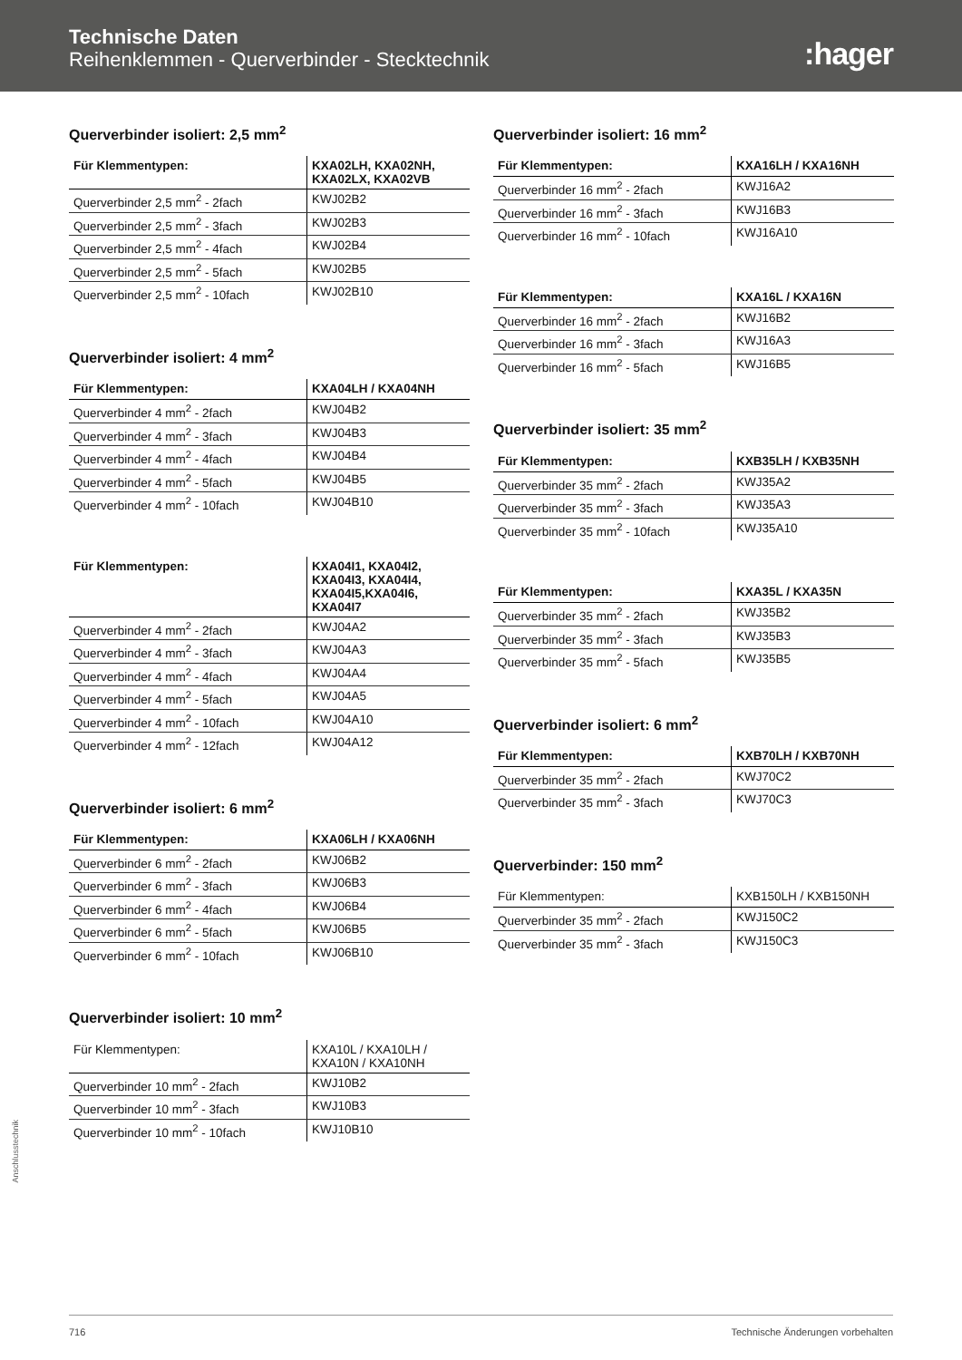Technische Daten
Reihenklemmen - Querverbinder - Stecktechnik
:hager
Querverbinder isoliert: 2,5 mm<sup>2</sup>
| Für Klemmentypen: | KXA02LH, KXA02NH, KXA02LX, KXA02VB |
| --- | --- |
| Querverbinder 2,5 mm<sup>2</sup> - 2fach | KWJ02B2 |
| Querverbinder 2,5 mm<sup>2</sup> - 3fach | KWJ02B3 |
| Querverbinder 2,5 mm<sup>2</sup> - 4fach | KWJ02B4 |
| Querverbinder 2,5 mm<sup>2</sup> - 5fach | KWJ02B5 |
| Querverbinder 2,5 mm<sup>2</sup> - 10fach | KWJ02B10 |
Querverbinder isoliert: 4 mm<sup>2</sup>
| Für Klemmentypen: | KXA04LH / KXA04NH |
| --- | --- |
| Querverbinder 4 mm<sup>2</sup> - 2fach | KWJ04B2 |
| Querverbinder 4 mm<sup>2</sup> - 3fach | KWJ04B3 |
| Querverbinder 4 mm<sup>2</sup> - 4fach | KWJ04B4 |
| Querverbinder 4 mm<sup>2</sup> - 5fach | KWJ04B5 |
| Querverbinder 4 mm<sup>2</sup> - 10fach | KWJ04B10 |
| Für Klemmentypen: | KXA04I1, KXA04I2, KXA04I3, KXA04I4, KXA04I5,KXA04I6, KXA04I7 |
| --- | --- |
| Querverbinder 4 mm<sup>2</sup> - 2fach | KWJ04A2 |
| Querverbinder 4 mm<sup>2</sup> - 3fach | KWJ04A3 |
| Querverbinder 4 mm<sup>2</sup> - 4fach | KWJ04A4 |
| Querverbinder 4 mm<sup>2</sup> - 5fach | KWJ04A5 |
| Querverbinder 4 mm<sup>2</sup> - 10fach | KWJ04A10 |
| Querverbinder 4 mm<sup>2</sup> - 12fach | KWJ04A12 |
Querverbinder isoliert: 6 mm<sup>2</sup>
| Für Klemmentypen: | KXA06LH / KXA06NH |
| --- | --- |
| Querverbinder 6 mm<sup>2</sup> - 2fach | KWJ06B2 |
| Querverbinder 6 mm<sup>2</sup> - 3fach | KWJ06B3 |
| Querverbinder 6 mm<sup>2</sup> - 4fach | KWJ06B4 |
| Querverbinder 6 mm<sup>2</sup> - 5fach | KWJ06B5 |
| Querverbinder 6 mm<sup>2</sup> - 10fach | KWJ06B10 |
Querverbinder isoliert: 10 mm<sup>2</sup>
| Für Klemmentypen: | KXA10L / KXA10LH / KXA10N / KXA10NH |
| --- | --- |
| Querverbinder 10 mm<sup>2</sup> - 2fach | KWJ10B2 |
| Querverbinder 10 mm<sup>2</sup> - 3fach | KWJ10B3 |
| Querverbinder 10 mm<sup>2</sup> - 10fach | KWJ10B10 |
Querverbinder isoliert: 16 mm<sup>2</sup>
| Für Klemmentypen: | KXA16LH / KXA16NH |
| --- | --- |
| Querverbinder 16 mm<sup>2</sup> - 2fach | KWJ16A2 |
| Querverbinder 16 mm<sup>2</sup> - 3fach | KWJ16B3 |
| Querverbinder 16 mm<sup>2</sup> - 10fach | KWJ16A10 |
| Für Klemmentypen: | KXA16L / KXA16N |
| --- | --- |
| Querverbinder 16 mm<sup>2</sup> - 2fach | KWJ16B2 |
| Querverbinder 16 mm<sup>2</sup> - 3fach | KWJ16A3 |
| Querverbinder 16 mm<sup>2</sup> - 5fach | KWJ16B5 |
Querverbinder isoliert: 35 mm<sup>2</sup>
| Für Klemmentypen: | KXB35LH / KXB35NH |
| --- | --- |
| Querverbinder 35 mm<sup>2</sup> - 2fach | KWJ35A2 |
| Querverbinder 35 mm<sup>2</sup> - 3fach | KWJ35A3 |
| Querverbinder 35 mm<sup>2</sup> - 10fach | KWJ35A10 |
| Für Klemmentypen: | KXA35L / KXA35N |
| --- | --- |
| Querverbinder 35 mm<sup>2</sup> - 2fach | KWJ35B2 |
| Querverbinder 35 mm<sup>2</sup> - 3fach | KWJ35B3 |
| Querverbinder 35 mm<sup>2</sup> - 5fach | KWJ35B5 |
Querverbinder isoliert: 6 mm<sup>2</sup>
| Für Klemmentypen: | KXB70LH / KXB70NH |
| --- | --- |
| Querverbinder 35 mm<sup>2</sup> - 2fach | KWJ70C2 |
| Querverbinder 35 mm<sup>2</sup> - 3fach | KWJ70C3 |
Querverbinder: 150 mm<sup>2</sup>
| Für Klemmentypen: | KXB150LH / KXB150NH |
| --- | --- |
| Querverbinder 35 mm<sup>2</sup> - 2fach | KWJ150C2 |
| Querverbinder 35 mm<sup>2</sup> - 3fach | KWJ150C3 |
Anschlusstechnik
716 Technische Änderungen vorbehalten